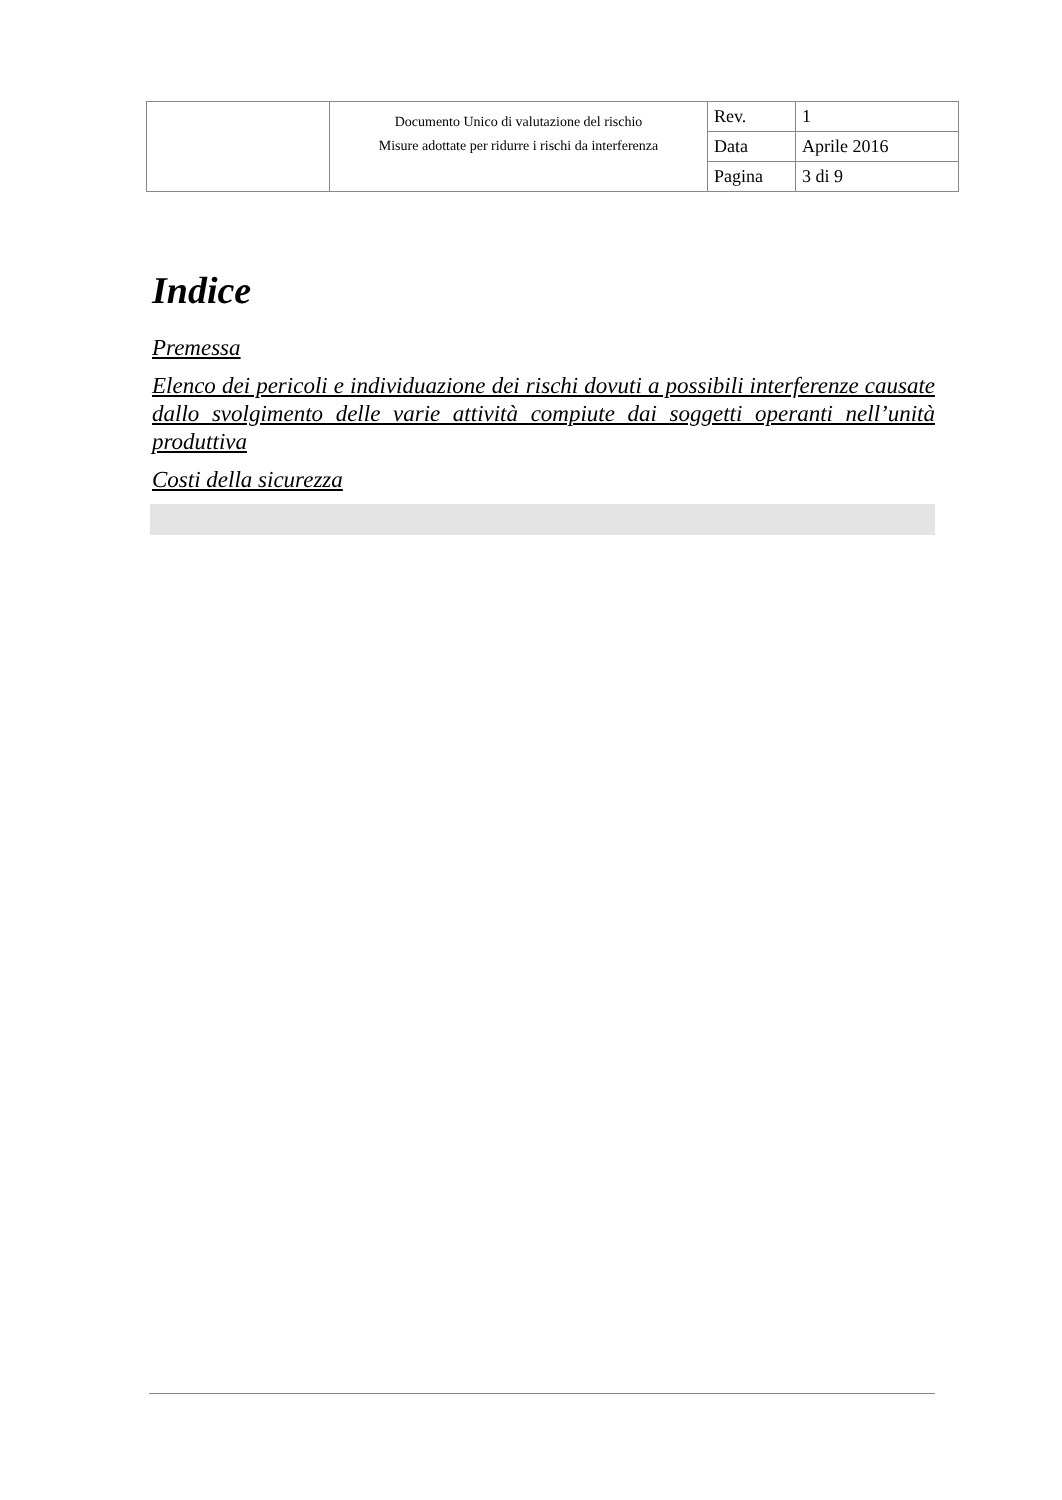| | Documento Unico di valutazione del rischio Misure adottate per ridurre i rischi da interferenza | Rev. | 1 |
| | | Data | Aprile 2016 |
| | | Pagina | 3 di 9 |
Indice
Premessa
Elenco dei pericoli e individuazione dei rischi dovuti a possibili interferenze causate dallo svolgimento delle varie attività compiute dai soggetti operanti nell’unità produttiva
Costi della sicurezza